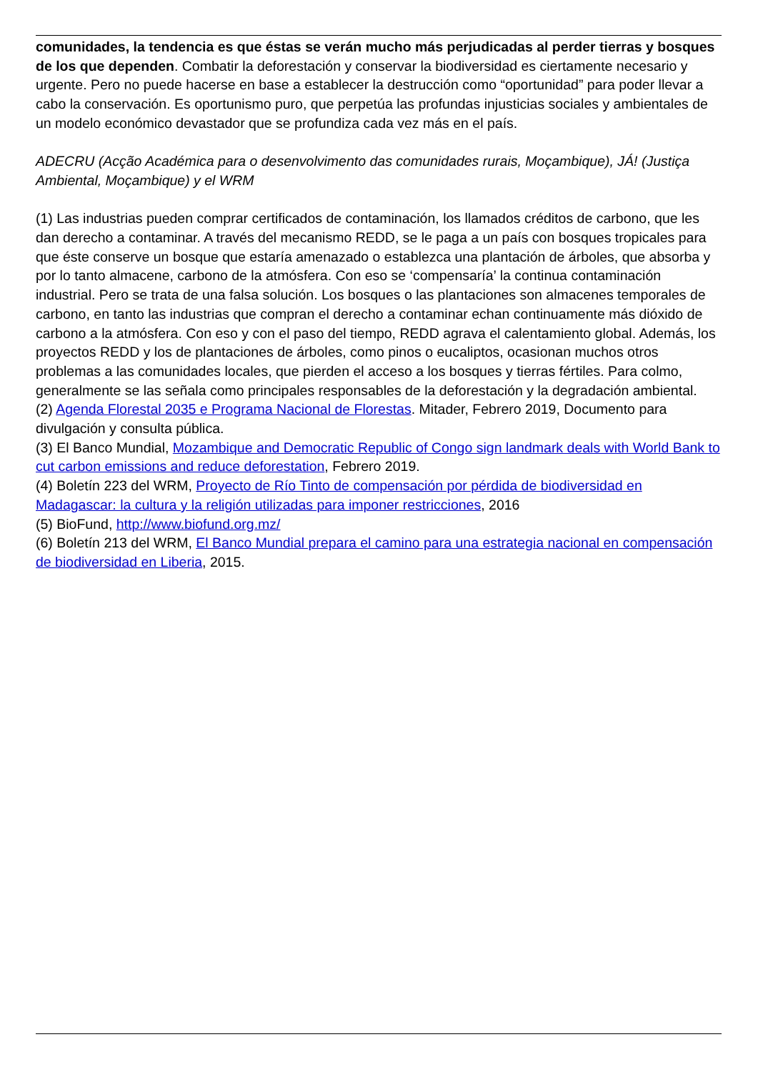comunidades, la tendencia es que éstas se verán mucho más perjudicadas al perder tierras y bosques de los que dependen. Combatir la deforestación y conservar la biodiversidad es ciertamente necesario y urgente. Pero no puede hacerse en base a establecer la destrucción como “oportunidad” para poder llevar a cabo la conservación. Es oportunismo puro, que perpetúa las profundas injusticias sociales y ambientales de un modelo económico devastador que se profundiza cada vez más en el país.
ADECRU (Acção Académica para o desenvolvimento das comunidades rurais, Moçambique), JÁ! (Justiça Ambiental, Moçambique) y el WRM
(1) Las industrias pueden comprar certificados de contaminación, los llamados créditos de carbono, que les dan derecho a contaminar. A través del mecanismo REDD, se le paga a un país con bosques tropicales para que éste conserve un bosque que estaría amenazado o establezca una plantación de árboles, que absorba y por lo tanto almacene, carbono de la atmósfera. Con eso se ‘compensaría’ la continua contaminación industrial. Pero se trata de una falsa solución. Los bosques o las plantaciones son almacenes temporales de carbono, en tanto las industrias que compran el derecho a contaminar echan continuamente más dióxido de carbono a la atmósfera. Con eso y con el paso del tiempo, REDD agrava el calentamiento global. Además, los proyectos REDD y los de plantaciones de árboles, como pinos o eucaliptos, ocasionan muchos otros problemas a las comunidades locales, que pierden el acceso a los bosques y tierras fértiles. Para colmo, generalmente se las señala como principales responsables de la deforestación y la degradación ambiental.
(2) Agenda Florestal 2035 e Programa Nacional de Florestas. Mitader, Febrero 2019, Documento para divulgación y consulta pública.
(3) El Banco Mundial, Mozambique and Democratic Republic of Congo sign landmark deals with World Bank to cut carbon emissions and reduce deforestation, Febrero 2019.
(4) Boletín 223 del WRM, Proyecto de Río Tinto de compensación por pérdida de biodiversidad en Madagascar: la cultura y la religión utilizadas para imponer restricciones, 2016
(5) BioFund, http://www.biofund.org.mz/
(6) Boletín 213 del WRM, El Banco Mundial prepara el camino para una estrategia nacional en compensación de biodiversidad en Liberia, 2015.